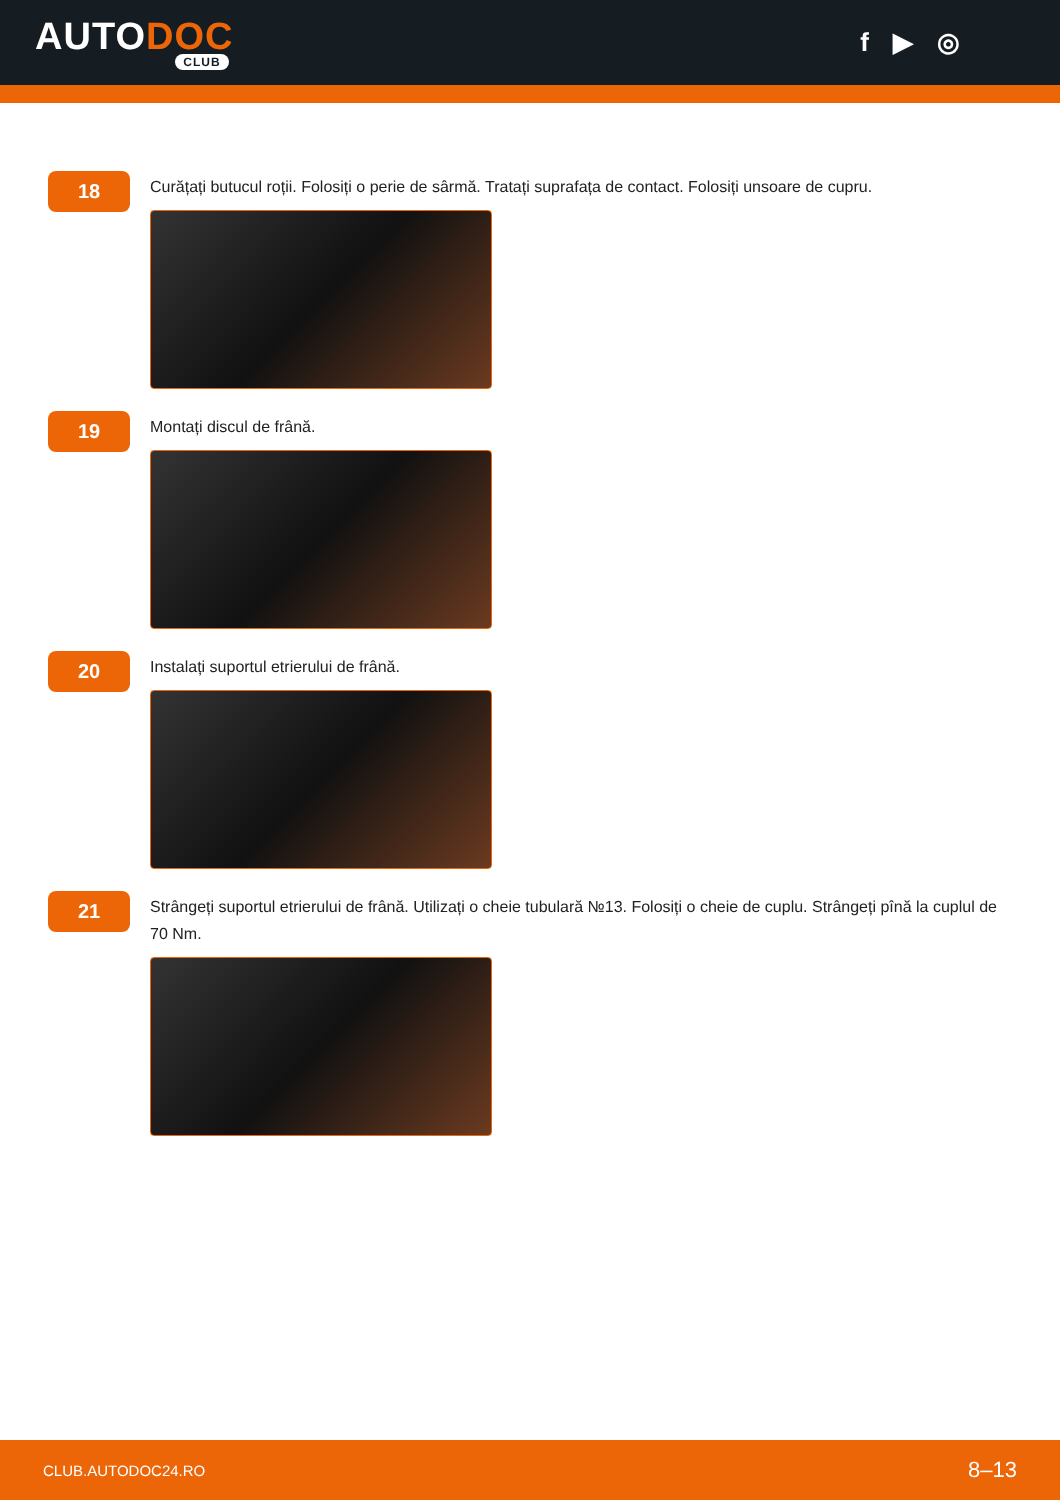AUTODOC
CLUB
f ▶ ◎
18
Curățați butucul roții. Folosiți o perie de sârmă. Tratați suprafața de contact. Folosiți unsoare de cupru.
19
Montați discul de frână.
20
Instalați suportul etrierului de frână.
21
Strângeți suportul etrierului de frână. Utilizați o cheie tubulară №13. Folosiți o cheie de cuplu. Strângeți pînă la cuplul de 70 Nm.
CLUB.AUTODOC24.RO 8–13